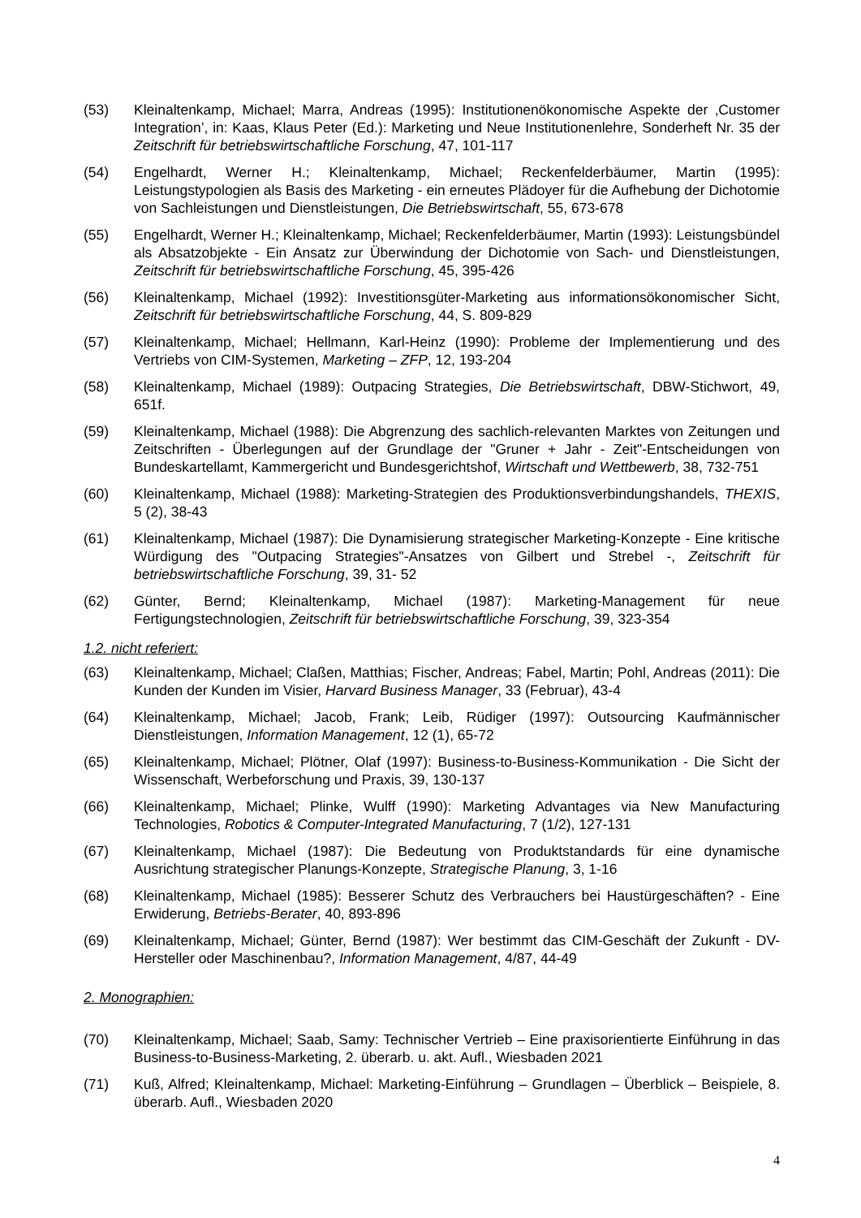(53) Kleinaltenkamp, Michael; Marra, Andreas (1995): Institutionenökonomische Aspekte der ‚Customer Integration’, in: Kaas, Klaus Peter (Ed.): Marketing und Neue Institutionenlehre, Sonderheft Nr. 35 der Zeitschrift für betriebswirtschaftliche Forschung, 47, 101-117
(54) Engelhardt, Werner H.; Kleinaltenkamp, Michael; Reckenfelderbäumer, Martin (1995): Leistungstypologien als Basis des Marketing - ein erneutes Plädoyer für die Aufhebung der Dichotomie von Sachleistungen und Dienstleistungen, Die Betriebswirtschaft, 55, 673-678
(55) Engelhardt, Werner H.; Kleinaltenkamp, Michael; Reckenfelderbäumer, Martin (1993): Leistungsbündel als Absatzobjekte - Ein Ansatz zur Überwindung der Dichotomie von Sach- und Dienstleistungen, Zeitschrift für betriebswirtschaftliche Forschung, 45, 395-426
(56) Kleinaltenkamp, Michael (1992): Investitionsgüter-Marketing aus informationsökonomischer Sicht, Zeitschrift für betriebswirtschaftliche Forschung, 44, S. 809-829
(57) Kleinaltenkamp, Michael; Hellmann, Karl-Heinz (1990): Probleme der Implementierung und des Vertriebs von CIM-Systemen, Marketing – ZFP, 12, 193-204
(58) Kleinaltenkamp, Michael (1989): Outpacing Strategies, Die Betriebswirtschaft, DBW-Stichwort, 49, 651f.
(59) Kleinaltenkamp, Michael (1988): Die Abgrenzung des sachlich-relevanten Marktes von Zeitungen und Zeitschriften - Überlegungen auf der Grundlage der "Gruner + Jahr - Zeit"-Entscheidungen von Bundeskartellamt, Kammergericht und Bundesgerichtshof, Wirtschaft und Wettbewerb, 38, 732-751
(60) Kleinaltenkamp, Michael (1988): Marketing-Strategien des Produktionsverbindungshandels, THEXIS, 5 (2), 38-43
(61) Kleinaltenkamp, Michael (1987): Die Dynamisierung strategischer Marketing-Konzepte - Eine kritische Würdigung des "Outpacing Strategies"-Ansatzes von Gilbert und Strebel -, Zeitschrift für betriebswirtschaftliche Forschung, 39, 31- 52
(62) Günter, Bernd; Kleinaltenkamp, Michael (1987): Marketing-Management für neue Fertigungstechnologien, Zeitschrift für betriebswirtschaftliche Forschung, 39, 323-354
1.2. nicht referiert:
(63) Kleinaltenkamp, Michael; Claßen, Matthias; Fischer, Andreas; Fabel, Martin; Pohl, Andreas (2011): Die Kunden der Kunden im Visier, Harvard Business Manager, 33 (Februar), 43-4
(64) Kleinaltenkamp, Michael; Jacob, Frank; Leib, Rüdiger (1997): Outsourcing Kaufmännischer Dienstleistungen, Information Management, 12 (1), 65-72
(65) Kleinaltenkamp, Michael; Plötner, Olaf (1997): Business-to-Business-Kommunikation - Die Sicht der Wissenschaft, Werbeforschung und Praxis, 39, 130-137
(66) Kleinaltenkamp, Michael; Plinke, Wulff (1990): Marketing Advantages via New Manufacturing Technologies, Robotics & Computer-Integrated Manufacturing, 7 (1/2), 127-131
(67) Kleinaltenkamp, Michael (1987): Die Bedeutung von Produktstandards für eine dynamische Ausrichtung strategischer Planungs-Konzepte, Strategische Planung, 3, 1-16
(68) Kleinaltenkamp, Michael (1985): Besserer Schutz des Verbrauchers bei Haustürgeschäften? - Eine Erwiderung, Betriebs-Berater, 40, 893-896
(69) Kleinaltenkamp, Michael; Günter, Bernd (1987): Wer bestimmt das CIM-Geschäft der Zukunft - DV-Hersteller oder Maschinenbau?, Information Management, 4/87, 44-49
2. Monographien:
(70) Kleinaltenkamp, Michael; Saab, Samy: Technischer Vertrieb – Eine praxisorientierte Einführung in das Business-to-Business-Marketing, 2. überarb. u. akt. Aufl., Wiesbaden 2021
(71) Kuß, Alfred; Kleinaltenkamp, Michael: Marketing-Einführung – Grundlagen – Überblick – Beispiele, 8. überarb. Aufl., Wiesbaden 2020
4